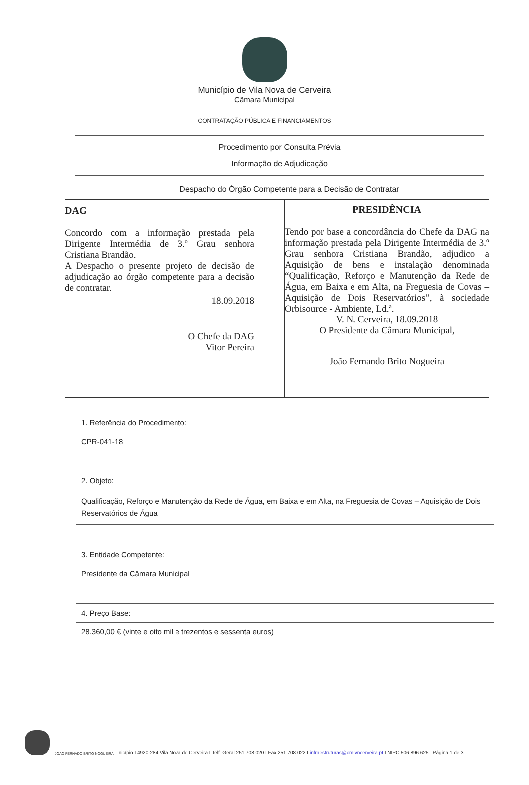Município de Vila Nova de Cerveira
Câmara Municipal
CONTRATAÇÃO PÚBLICA E FINANCIAMENTOS
Procedimento por Consulta Prévia
Informação de Adjudicação
Despacho do Órgão Competente para a Decisão de Contratar
DAG
Concordo com a informação prestada pela Dirigente Intermédia de 3.º Grau senhora Cristiana Brandão.
A Despacho o presente projeto de decisão de adjudicação ao órgão competente para a decisão de contratar.
18.09.2018
O Chefe da DAG
Vitor Pereira
PRESIDÊNCIA
Tendo por base a concordância do Chefe da DAG na informação prestada pela Dirigente Intermédia de 3.º Grau senhora Cristiana Brandão, adjudico a Aquisição de bens e instalação denominada “Qualificação, Reforço e Manutenção da Rede de Água, em Baixa e em Alta, na Freguesia de Covas – Aquisição de Dois Reservatórios”, à sociedade Orbisource - Ambiente, Ld.ª.
V. N. Cerveira, 18.09.2018
O Presidente da Câmara Municipal,
João Fernando Brito Nogueira
1. Referência do Procedimento:
CPR-041-18
2. Objeto:
Qualificação, Reforço e Manutenção da Rede de Água, em Baixa e em Alta, na Freguesia de Covas – Aquisição de Dois Reservatórios de Água
3. Entidade Competente:
Presidente da Câmara Municipal
4. Preço Base:
28.360,00 € (vinte e oito mil e trezentos e sessenta euros)
JOÃO FERNADO BRITO NOGUEIRA nicípio I 4920-284 Vila Nova de Cerveira I Telf. Geral 251 708 020 I Fax 251 708 022 I infraestruturas@cm-vncerveira.pt I NIPC 506 896 625 Página 1 de 3